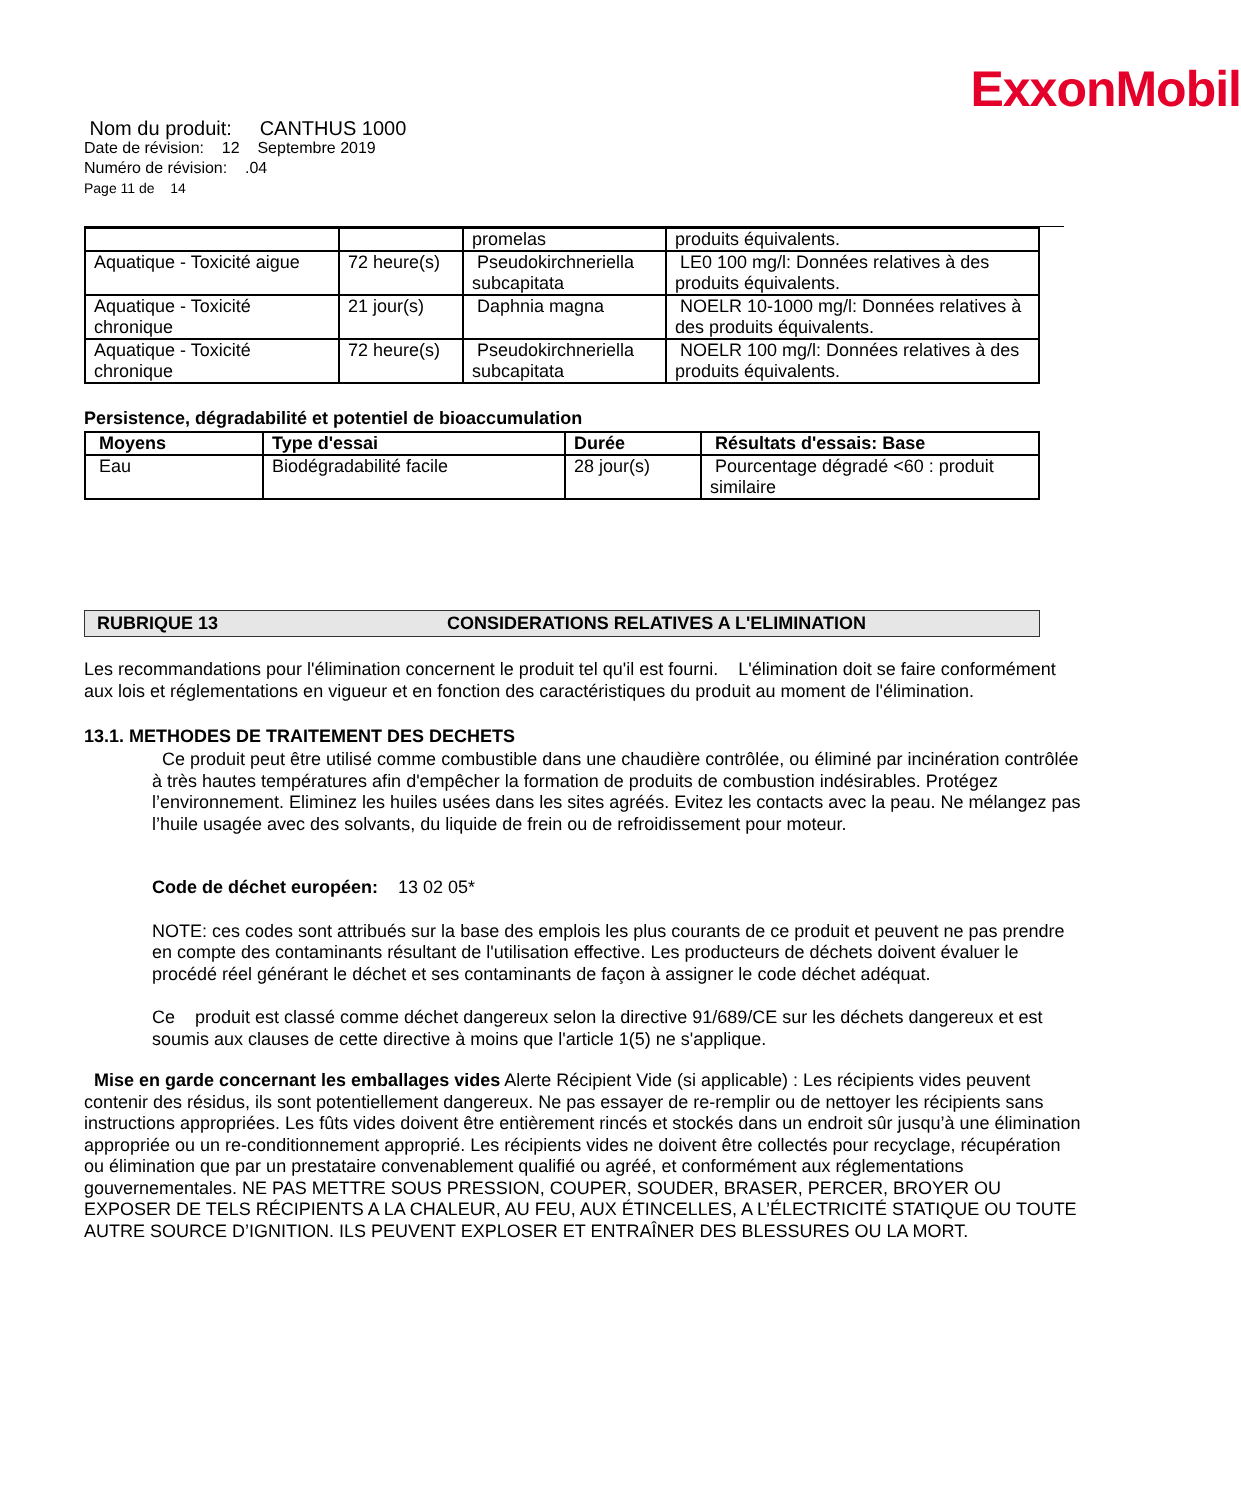ExxonMobil
Nom du produit: CANTHUS 1000
Date de révision: 12 Septembre 2019
Numéro de révision: .04
Page 11 de 14
| | | promelas | produits équivalents. |
| Aquatique - Toxicité aigue | 72 heure(s) | Pseudokirchneriella subcapitata | LE0 100 mg/l: Données relatives à des produits équivalents. |
| Aquatique - Toxicité chronique | 21 jour(s) | Daphnia magna | NOELR 10-1000 mg/l: Données relatives à des produits équivalents. |
| Aquatique - Toxicité chronique | 72 heure(s) | Pseudokirchneriella subcapitata | NOELR 100 mg/l: Données relatives à des produits équivalents. |
Persistence, dégradabilité et potentiel de bioaccumulation
| Moyens | Type d'essai | Durée | Résultats d'essais: Base |
| --- | --- | --- | --- |
| Eau | Biodégradabilité facile | 28 jour(s) | Pourcentage dégradé <60 : produit similaire |
RUBRIQUE 13 CONSIDERATIONS RELATIVES A L'ELIMINATION
Les recommandations pour l'élimination concernent le produit tel qu'il est fourni. L'élimination doit se faire conformément aux lois et réglementations en vigueur et en fonction des caractéristiques du produit au moment de l'élimination.
13.1. METHODES DE TRAITEMENT DES DECHETS
Ce produit peut être utilisé comme combustible dans une chaudière contrôlée, ou éliminé par incinération contrôlée à très hautes températures afin d'empêcher la formation de produits de combustion indésirables. Protégez l’environnement. Eliminez les huiles usées dans les sites agréés. Evitez les contacts avec la peau. Ne mélangez pas l’huile usagée avec des solvants, du liquide de frein ou de refroidissement pour moteur.
Code de déchet européen: 13 02 05*
NOTE: ces codes sont attribués sur la base des emplois les plus courants de ce produit et peuvent ne pas prendre en compte des contaminants résultant de l'utilisation effective. Les producteurs de déchets doivent évaluer le procédé réel générant le déchet et ses contaminants de façon à assigner le code déchet adéquat.
Ce produit est classé comme déchet dangereux selon la directive 91/689/CE sur les déchets dangereux et est soumis aux clauses de cette directive à moins que l'article 1(5) ne s'applique.
Mise en garde concernant les emballages vides Alerte Récipient Vide (si applicable) : Les récipients vides peuvent contenir des résidus, ils sont potentiellement dangereux. Ne pas essayer de re-remplir ou de nettoyer les récipients sans instructions appropriées. Les fûts vides doivent être entièrement rincés et stockés dans un endroit sûr jusqu’à une élimination appropriée ou un re-conditionnement approprié. Les récipients vides ne doivent être collectés pour recyclage, récupération ou élimination que par un prestataire convenablement qualifié ou agréé, et conformément aux réglementations gouvernementales. NE PAS METTRE SOUS PRESSION, COUPER, SOUDER, BRASER, PERCER, BROYER OU EXPOSER DE TELS RÉCIPIENTS A LA CHALEUR, AU FEU, AUX ÉTINCELLES, A L’ÉLECTRICITÉ STATIQUE OU TOUTE AUTRE SOURCE D’IGNITION. ILS PEUVENT EXPLOSER ET ENTRAÎNER DES BLESSURES OU LA MORT.